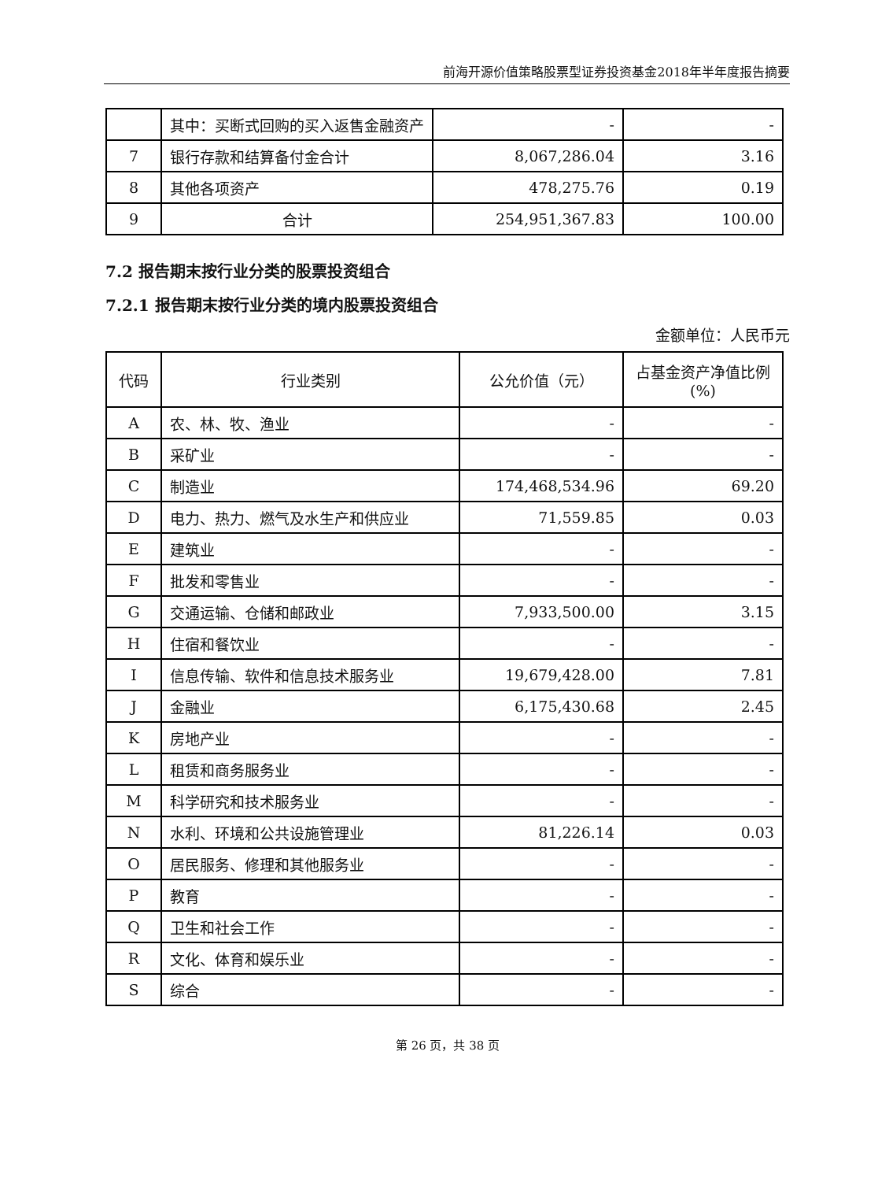前海开源价值策略股票型证券投资基金2018年半年度报告摘要
| | 其中：买断式回购的买入返售金融资产 | - | - |
| 7 | 银行存款和结算备付金合计 | 8,067,286.04 | 3.16 |
| 8 | 其他各项资产 | 478,275.76 | 0.19 |
| 9 | 合计 | 254,951,367.83 | 100.00 |
7.2 报告期末按行业分类的股票投资组合
7.2.1 报告期末按行业分类的境内股票投资组合
金额单位：人民币元
| 代码 | 行业类别 | 公允价值（元） | 占基金资产净值比例(%) |
| --- | --- | --- | --- |
| A | 农、林、牧、渔业 | - | - |
| B | 采矿业 | - | - |
| C | 制造业 | 174,468,534.96 | 69.20 |
| D | 电力、热力、燃气及水生产和供应业 | 71,559.85 | 0.03 |
| E | 建筑业 | - | - |
| F | 批发和零售业 | - | - |
| G | 交通运输、仓储和邮政业 | 7,933,500.00 | 3.15 |
| H | 住宿和餐饮业 | - | - |
| I | 信息传输、软件和信息技术服务业 | 19,679,428.00 | 7.81 |
| J | 金融业 | 6,175,430.68 | 2.45 |
| K | 房地产业 | - | - |
| L | 租赁和商务服务业 | - | - |
| M | 科学研究和技术服务业 | - | - |
| N | 水利、环境和公共设施管理业 | 81,226.14 | 0.03 |
| O | 居民服务、修理和其他服务业 | - | - |
| P | 教育 | - | - |
| Q | 卫生和社会工作 | - | - |
| R | 文化、体育和娱乐业 | - | - |
| S | 综合 | - | - |
第 26 页，共 38 页